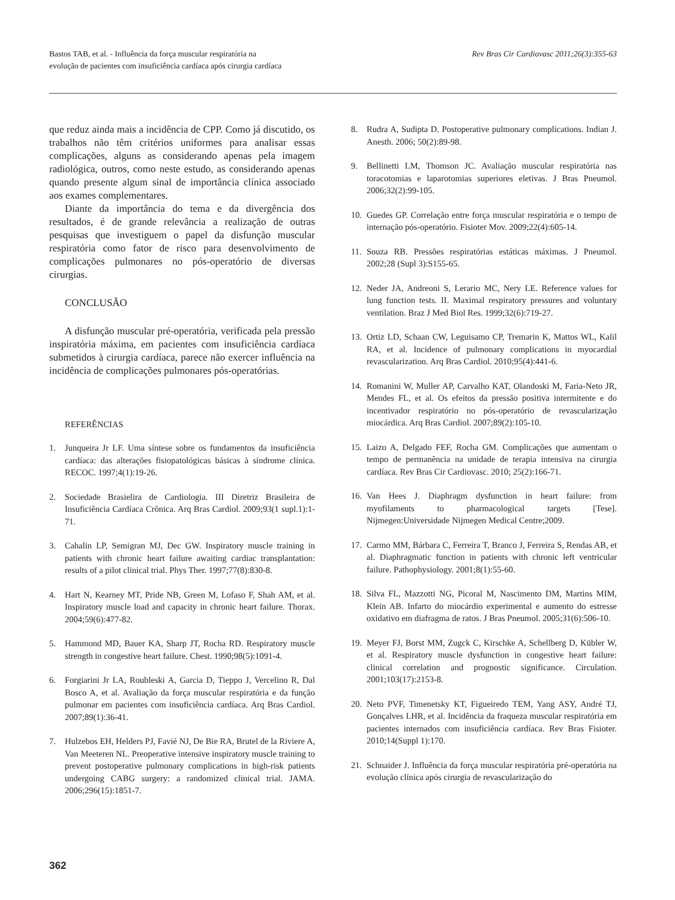Bastos TAB, et al. - Influência da força muscular respiratória na
evolução de pacientes com insuficiência cardíaca após cirurgia cardíaca
Rev Bras Cir Cardiovasc 2011;26(3):355-63
que reduz ainda mais a incidência de CPP. Como já discutido, os trabalhos não têm critérios uniformes para analisar essas complicações, alguns as considerando apenas pela imagem radiológica, outros, como neste estudo, as considerando apenas quando presente algum sinal de importância clínica associado aos exames complementares.
Diante da importância do tema e da divergência dos resultados, é de grande relevância a realização de outras pesquisas que investiguem o papel da disfunção muscular respiratória como fator de risco para desenvolvimento de complicações pulmonares no pós-operatório de diversas cirurgias.
CONCLUSÃO
A disfunção muscular pré-operatória, verificada pela pressão inspiratória máxima, em pacientes com insuficiência cardíaca submetidos à cirurgia cardíaca, parece não exercer influência na incidência de complicações pulmonares pós-operatórias.
REFERÊNCIAS
1. Junqueira Jr LF. Uma síntese sobre os fundamentos da insuficiência cardíaca: das alterações fisiopatológicas básicas à síndrome clínica. RECOC. 1997;4(1):19-26.
2. Sociedade Brasielira de Cardiologia. III Diretriz Brasileira de Insuficiência Cardíaca Crônica. Arq Bras Cardiol. 2009;93(1 supl.1):1-71.
3. Cahalin LP, Semigran MJ, Dec GW. Inspiratory muscle training in patients with chronic heart failure awaiting cardiac transplantation: results of a pilot clinical trial. Phys Ther. 1997;77(8):830-8.
4. Hart N, Kearney MT, Pride NB, Green M, Lofaso F, Shah AM, et al. Inspiratory muscle load and capacity in chronic heart failure. Thorax. 2004;59(6):477-82.
5. Hammond MD, Bauer KA, Sharp JT, Rocha RD. Respiratory muscle strength in congestive heart failure. Chest. 1990;98(5):1091-4.
6. Forgiarini Jr LA, Roubleski A, Garcia D, Tieppo J, Vercelino R, Dal Bosco A, et al. Avaliação da força muscular respiratória e da função pulmonar em pacientes com insuficiência cardíaca. Arq Bras Cardiol. 2007;89(1):36-41.
7. Hulzebos EH, Helders PJ, Favié NJ, De Bie RA, Brutel de la Riviere A, Van Meeteren NL. Preoperative intensive inspiratory muscle training to prevent postoperative pulmonary complications in high-risk patients undergoing CABG surgery: a randomized clinical trial. JAMA. 2006;296(15):1851-7.
8. Rudra A, Sudipta D. Postoperative pulmonary complications. Indian J. Anesth. 2006; 50(2):89-98.
9. Bellinetti LM, Thomson JC. Avaliação muscular respiratória nas toracotomias e laparotomias superiores eletivas. J Bras Pneumol. 2006;32(2):99-105.
10. Guedes GP. Correlação entre força muscular respiratória e o tempo de internação pós-operatório. Fisioter Mov. 2009;22(4):605-14.
11. Souza RB. Pressões respiratórias estáticas máximas. J Pneumol. 2002;28 (Supl 3):S155-65.
12. Neder JA, Andreoni S, Lerario MC, Nery LE. Reference values for lung function tests. II. Maximal respiratory pressures and voluntary ventilation. Braz J Med Biol Res. 1999;32(6):719-27.
13. Ortiz LD, Schaan CW, Leguisamo CP, Tremarin K, Mattos WL, Kalil RA, et al. Incidence of pulmonary complications in myocardial revascularization. Arq Bras Cardiol. 2010;95(4):441-6.
14. Romanini W, Muller AP, Carvalho KAT, Olandoski M, Faria-Neto JR, Mendes FL, et al. Os efeitos da pressão positiva intermitente e do incentivador respiratório no pós-operatório de revascularização miocárdica. Arq Bras Cardiol. 2007;89(2):105-10.
15. Laizo A, Delgado FEF, Rocha GM. Complicações que aumentam o tempo de permanência na unidade de terapia intensiva na cirurgia cardíaca. Rev Bras Cir Cardiovasc. 2010; 25(2):166-71.
16. Van Hees J. Diaphragm dysfunction in heart failure: from myofilaments to pharmacological targets [Tese]. Nijmegen:Universidade Nijmegen Medical Centre;2009.
17. Carmo MM, Bárbara C, Ferreira T, Branco J, Ferreira S, Rendas AB, et al. Diaphragmatic function in patients with chronic left ventricular failure. Pathophysiology. 2001;8(1):55-60.
18. Silva FL, Mazzotti NG, Picoral M, Nascimento DM, Martins MIM, Klein AB. Infarto do miocárdio experimental e aumento do estresse oxidativo em diafragma de ratos. J Bras Pneumol. 2005;31(6):506-10.
19. Meyer FJ, Borst MM, Zugck C, Kirschke A, Schellberg D, Kübler W, et al. Respiratory muscle dysfunction in congestive heart failure: clinical correlation and prognostic significance. Circulation. 2001;103(17):2153-8.
20. Neto PVF, Timenetsky KT, Figueiredo TEM, Yang ASY, André TJ, Gonçalves LHR, et al. Incidência da fraqueza muscular respiratória em pacientes internados com insuficiência cardíaca. Rev Bras Fisioter. 2010;14(Suppl 1):170.
21. Schnaider J. Influência da força muscular respiratória pré-operatória na evolução clínica após cirurgia de revascularização do
362